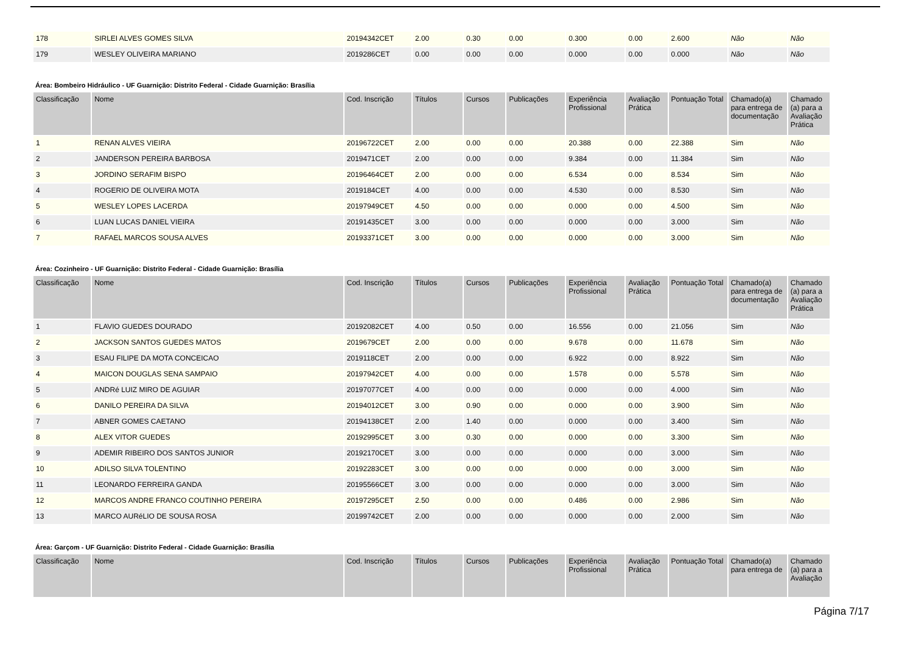| 178 | SIRLEI ALVES GOMES SILVA | 20194342CET | 2.00 | 0.30 | 0.00 | 0.300 | 0.00 | 2.600 | Não | Não |
| 179 | WESLEY OLIVEIRA MARIANO | 2019286CET | 0.00 | 0.00 | 0.00 | 0.000 | 0.00 | 0.000 | Não | Não |
Área: Bombeiro Hidráulico - UF Guarnição: Distrito Federal - Cidade Guarnição: Brasília
| Classificação | Nome | Cod. Inscrição | Títulos | Cursos | Publicações | Experiência Profissional | Avaliação Prática | Pontuação Total | Chamado(a) para entrega de documentação | Chamado (a) para a Avaliação Prática |
| --- | --- | --- | --- | --- | --- | --- | --- | --- | --- | --- |
| 1 | RENAN ALVES VIEIRA | 20196722CET | 2.00 | 0.00 | 0.00 | 20.388 | 0.00 | 22.388 | Sim | Não |
| 2 | JANDERSON PEREIRA BARBOSA | 2019471CET | 2.00 | 0.00 | 0.00 | 9.384 | 0.00 | 11.384 | Sim | Não |
| 3 | JORDINO SERAFIM BISPO | 20196464CET | 2.00 | 0.00 | 0.00 | 6.534 | 0.00 | 8.534 | Sim | Não |
| 4 | ROGERIO DE OLIVEIRA MOTA | 2019184CET | 4.00 | 0.00 | 0.00 | 4.530 | 0.00 | 8.530 | Sim | Não |
| 5 | WESLEY LOPES LACERDA | 20197949CET | 4.50 | 0.00 | 0.00 | 0.000 | 0.00 | 4.500 | Sim | Não |
| 6 | LUAN LUCAS DANIEL VIEIRA | 20191435CET | 3.00 | 0.00 | 0.00 | 0.000 | 0.00 | 3.000 | Sim | Não |
| 7 | RAFAEL MARCOS SOUSA ALVES | 20193371CET | 3.00 | 0.00 | 0.00 | 0.000 | 0.00 | 3.000 | Sim | Não |
Área: Cozinheiro - UF Guarnição: Distrito Federal - Cidade Guarnição: Brasília
| Classificação | Nome | Cod. Inscrição | Títulos | Cursos | Publicações | Experiência Profissional | Avaliação Prática | Pontuação Total | Chamado(a) para entrega de documentação | Chamado (a) para a Avaliação Prática |
| --- | --- | --- | --- | --- | --- | --- | --- | --- | --- | --- |
| 1 | FLAVIO GUEDES DOURADO | 20192082CET | 4.00 | 0.50 | 0.00 | 16.556 | 0.00 | 21.056 | Sim | Não |
| 2 | JACKSON SANTOS GUEDES MATOS | 2019679CET | 2.00 | 0.00 | 0.00 | 9.678 | 0.00 | 11.678 | Sim | Não |
| 3 | ESAU FILIPE DA MOTA CONCEICAO | 2019118CET | 2.00 | 0.00 | 0.00 | 6.922 | 0.00 | 8.922 | Sim | Não |
| 4 | MAICON DOUGLAS SENA SAMPAIO | 20197942CET | 4.00 | 0.00 | 0.00 | 1.578 | 0.00 | 5.578 | Sim | Não |
| 5 | ANDRé LUIZ MIRO DE AGUIAR | 20197077CET | 4.00 | 0.00 | 0.00 | 0.000 | 0.00 | 4.000 | Sim | Não |
| 6 | DANILO PEREIRA DA SILVA | 20194012CET | 3.00 | 0.90 | 0.00 | 0.000 | 0.00 | 3.900 | Sim | Não |
| 7 | ABNER GOMES CAETANO | 20194138CET | 2.00 | 1.40 | 0.00 | 0.000 | 0.00 | 3.400 | Sim | Não |
| 8 | ALEX VITOR GUEDES | 20192995CET | 3.00 | 0.30 | 0.00 | 0.000 | 0.00 | 3.300 | Sim | Não |
| 9 | ADEMIR RIBEIRO DOS SANTOS JUNIOR | 20192170CET | 3.00 | 0.00 | 0.00 | 0.000 | 0.00 | 3.000 | Sim | Não |
| 10 | ADILSO SILVA TOLENTINO | 20192283CET | 3.00 | 0.00 | 0.00 | 0.000 | 0.00 | 3.000 | Sim | Não |
| 11 | LEONARDO FERREIRA GANDA | 20195566CET | 3.00 | 0.00 | 0.00 | 0.000 | 0.00 | 3.000 | Sim | Não |
| 12 | MARCOS ANDRE FRANCO COUTINHO PEREIRA | 20197295CET | 2.50 | 0.00 | 0.00 | 0.486 | 0.00 | 2.986 | Sim | Não |
| 13 | MARCO AURéLIO DE SOUSA ROSA | 20199742CET | 2.00 | 0.00 | 0.00 | 0.000 | 0.00 | 2.000 | Sim | Não |
Área: Garçom - UF Guarnição: Distrito Federal - Cidade Guarnição: Brasília
| Classificação | Nome | Cod. Inscrição | Títulos | Cursos | Publicações | Experiência Profissional | Avaliação Prática | Pontuação Total | Chamado(a) para entrega de | Chamado (a) para a Avaliação |
| --- | --- | --- | --- | --- | --- | --- | --- | --- | --- | --- |
Página 7/17